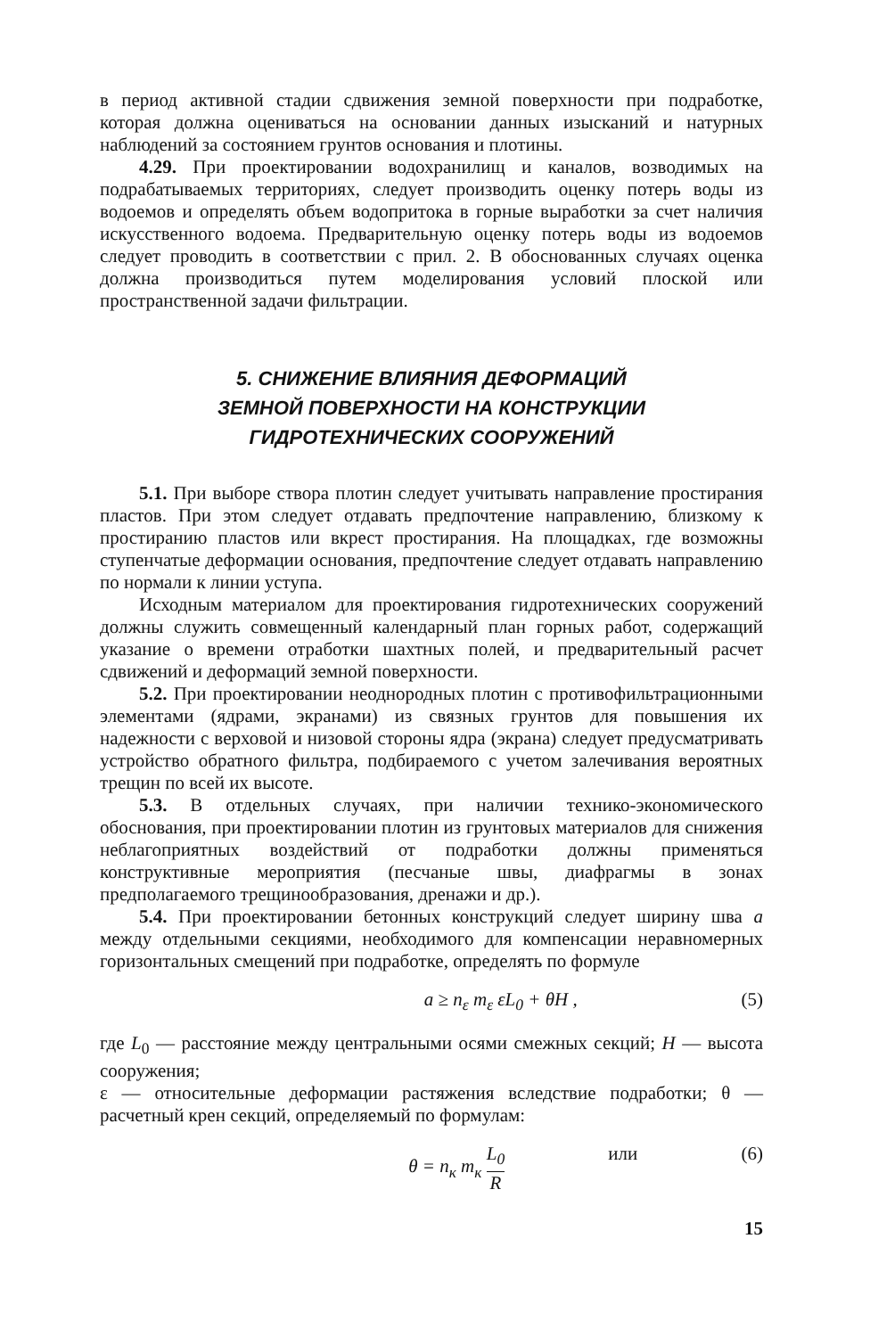в период активной стадии сдвижения земной поверхности при подработке, которая должна оцениваться на основании данных изысканий и натурных наблюдений за состоянием грунтов основания и плотины.
4.29. При проектировании водохранилищ и каналов, возводимых на подрабатываемых территориях, следует производить оценку потерь воды из водоемов и определять объем водопритока в горные выработки за счет наличия искусственного водоема. Предварительную оценку потерь воды из водоемов следует проводить в соответствии с прил. 2. В обоснованных случаях оценка должна производиться путем моделирования условий плоской или пространственной задачи фильтрации.
5. СНИЖЕНИЕ ВЛИЯНИЯ ДЕФОРМАЦИЙ
ЗЕМНОЙ ПОВЕРХНОСТИ НА КОНСТРУКЦИИ
ГИДРОТЕХНИЧЕСКИХ СООРУЖЕНИЙ
5.1. При выборе створа плотин следует учитывать направление простирания пластов. При этом следует отдавать предпочтение направлению, близкому к простиранию пластов или вкрест простирания. На площадках, где возможны ступенчатые деформации основания, предпочтение следует отдавать направлению по нормали к линии уступа.
Исходным материалом для проектирования гидротехнических сооружений должны служить совмещенный календарный план горных работ, содержащий указание о времени отработки шахтных полей, и предварительный расчет сдвижений и деформаций земной поверхности.
5.2. При проектировании неоднородных плотин с противофильтрационными элементами (ядрами, экранами) из связных грунтов для повышения их надежности с верховой и низовой стороны ядра (экрана) следует предусматривать устройство обратного фильтра, подбираемого с учетом залечивания вероятных трещин по всей их высоте.
5.3. В отдельных случаях, при наличии технико-экономического обоснования, при проектировании плотин из грунтовых материалов для снижения неблагоприятных воздействий от подработки должны применяться конструктивные мероприятия (песчаные швы, диафрагмы в зонах предполагаемого трещинообразования, дренажи и др.).
5.4. При проектировании бетонных конструкций следует ширину шва a между отдельными секциями, необходимого для компенсации неравномерных горизонтальных смещений при подработке, определять по формуле
a ≥ n<sub>ε</sub> m<sub>ε</sub> εL<sub>0</sub> + θH , (5)
где L<sub>0</sub> — расстояние между центральными осями смежных секций; H — высота сооружения;
ε — относительные деформации растяжения вследствие подработки; θ — расчетный крен секций, определяемый по формулам:
θ = n<sub>к</sub> m<sub>к</sub> L<sub>0</sub> R или (6)
15